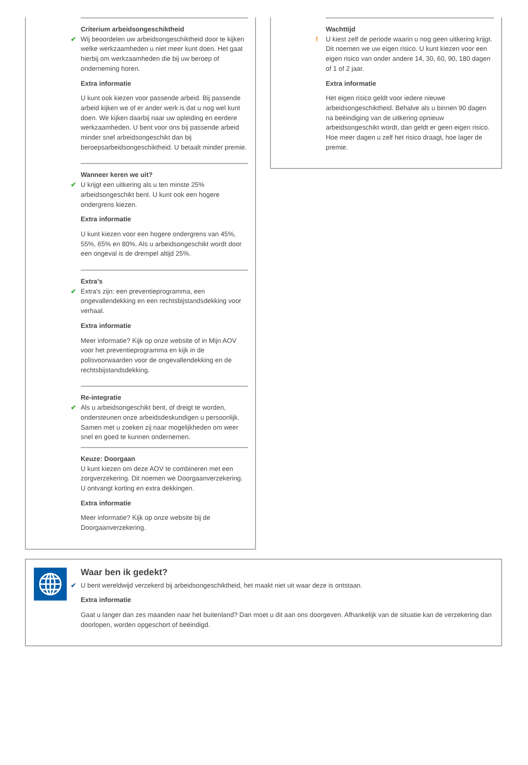Criterium arbeidsongeschiktheid
✔
Wij beoordelen uw arbeidsongeschiktheid door te kijken welke werkzaamheden u niet meer kunt doen. Het gaat hierbij om werkzaamheden die bij uw beroep of onderneming horen.
Extra informatie
U kunt ook kiezen voor passende arbeid. Bij passende arbeid kijken we of er ander werk is dat u nog wel kunt doen. We kijken daarbij naar uw opleiding en eerdere werkzaamheden. U bent voor ons bij passende arbeid minder snel arbeidsongeschikt dan bij beroepsarbeidsongeschiktheid. U betaalt minder premie.
Wanneer keren we uit?
✔
U krijgt een uitkering als u ten minste 25% arbeidsongeschikt bent. U kunt ook een hogere ondergrens kiezen.
Extra informatie
U kunt kiezen voor een hogere ondergrens van 45%, 55%, 65% en 80%. Als u arbeidsongeschikt wordt door een ongeval is de drempel altijd 25%.
Extra's
✔
Extra's zijn: een preventieprogramma, een ongevallendekking en een rechtsbijstandsdekking voor verhaal.
Extra informatie
Meer informatie? Kijk op onze website of in Mijn AOV voor het preventieprogramma en kijk in de polisvoorwaarden voor de ongevallendekking en de rechtsbijstandsdekking.
Re-integratie
✔
Als u arbeidsongeschikt bent, of dreigt te worden, ondersteunen onze arbeidsdeskundigen u persoonlijk. Samen met u zoeken zij naar mogelijkheden om weer snel en goed te kunnen ondernemen.
Keuze: Doorgaan
U kunt kiezen om deze AOV te combineren met een zorgverzekering. Dit noemen we Doorgaanverzekering. U ontvangt korting en extra dekkingen.
Extra informatie
Meer informatie? Kijk op onze website bij de Doorgaanverzekering.
Wachttijd
!
U kiest zelf de periode waarin u nog geen uitkering krijgt. Dit noemen we uw eigen risico. U kunt kiezen voor een eigen risico van onder andere 14, 30, 60, 90, 180 dagen of 1 of 2 jaar.
Extra informatie
Het eigen risico geldt voor iedere nieuwe arbeidsongeschiktheid. Behalve als u binnen 90 dagen na beëindiging van de uitkering opnieuw arbeidsongeschikt wordt, dan geldt er geen eigen risico. Hoe meer dagen u zelf het risico draagt, hoe lager de premie.
Waar ben ik gedekt?
✔
U bent wereldwijd verzekerd bij arbeidsongeschiktheid, het maakt niet uit waar deze is ontstaan.
Extra informatie
Gaat u langer dan zes maanden naar het buitenland? Dan moet u dit aan ons doorgeven. Afhankelijk van de situatie kan de verzekering dan doorlopen, worden opgeschort of beëindigd.